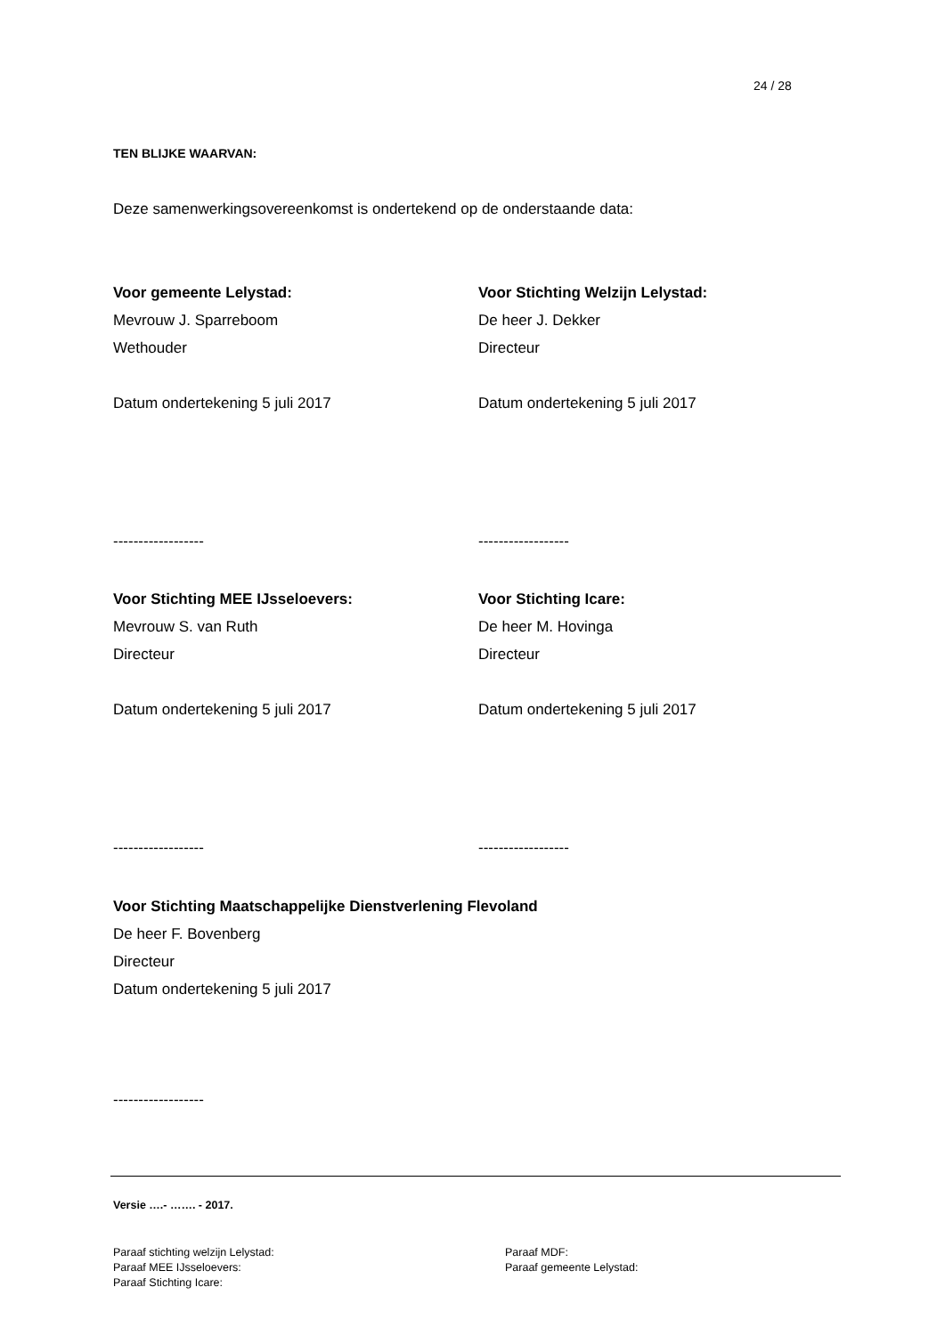24 / 28
TEN BLIJKE WAARVAN:
Deze samenwerkingsovereenkomst is ondertekend op de onderstaande data:
Voor gemeente Lelystad:
Mevrouw J. Sparreboom
Wethouder
Datum ondertekening 5 juli 2017
------------------
Voor Stichting Welzijn Lelystad:
De heer J. Dekker
Directeur
Datum ondertekening 5 juli 2017
------------------
Voor Stichting MEE IJsseloevers:
Mevrouw S. van Ruth
Directeur
Datum ondertekening 5 juli 2017
------------------
Voor Stichting Icare:
De heer M. Hovinga
Directeur
Datum ondertekening 5 juli 2017
------------------
Voor Stichting Maatschappelijke Dienstverlening Flevoland
De heer F. Bovenberg
Directeur
Datum ondertekening 5 juli 2017
------------------
Versie ….- ……. - 2017.
Paraaf stichting welzijn Lelystad:
Paraaf MEE IJsseloevers:
Paraaf Stichting Icare:
Paraaf MDF:
Paraaf gemeente Lelystad: